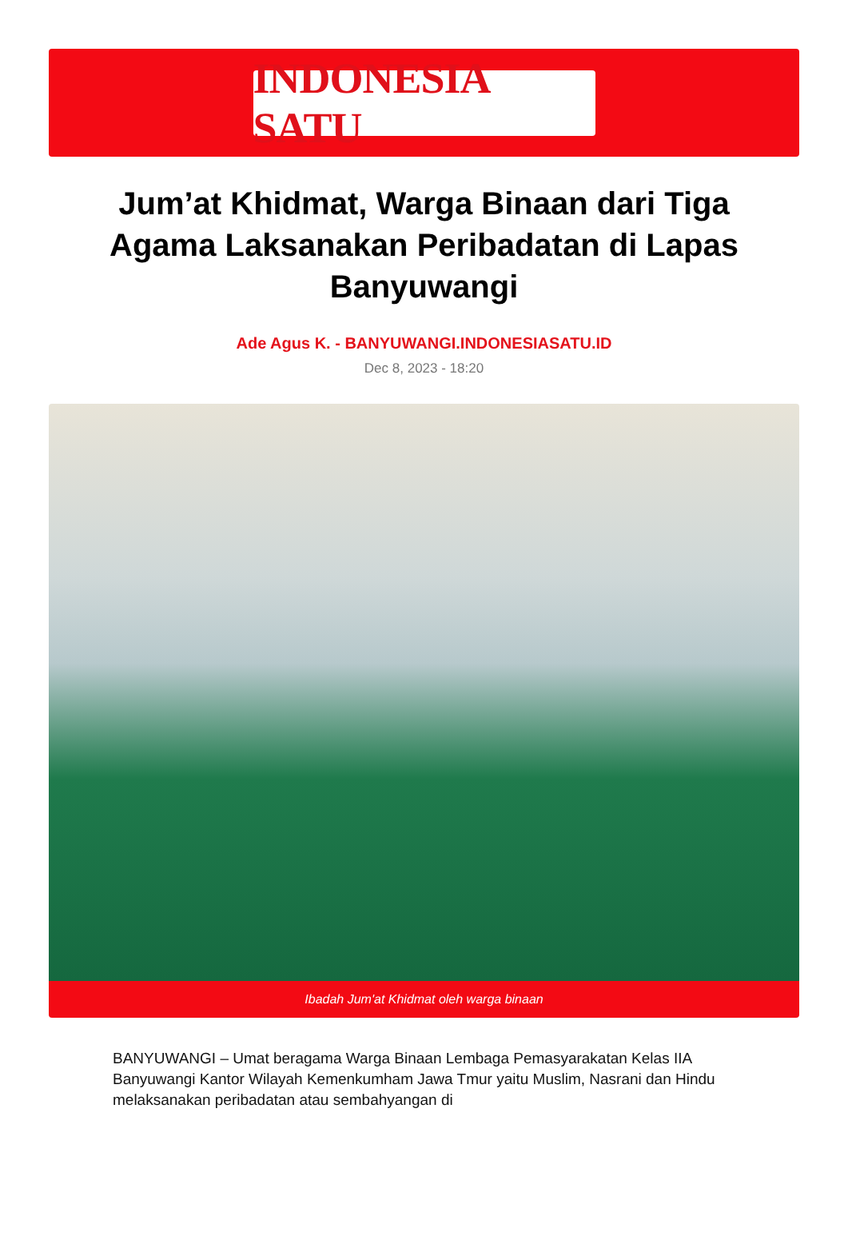INDONESIA SATU
Jum’at Khidmat, Warga Binaan dari Tiga Agama Laksanakan Peribadatan di Lapas Banyuwangi
Ade Agus K. - BANYUWANGI.INDONESIASATU.ID
Dec 8, 2023 - 18:20
Ibadah Jum'at Khidmat oleh warga binaan
BANYUWANGI – Umat beragama Warga Binaan Lembaga Pemasyarakatan Kelas IIA Banyuwangi Kantor Wilayah Kemenkumham Jawa Tmur yaitu Muslim, Nasrani dan Hindu melaksanakan peribadatan atau sembahyangan di